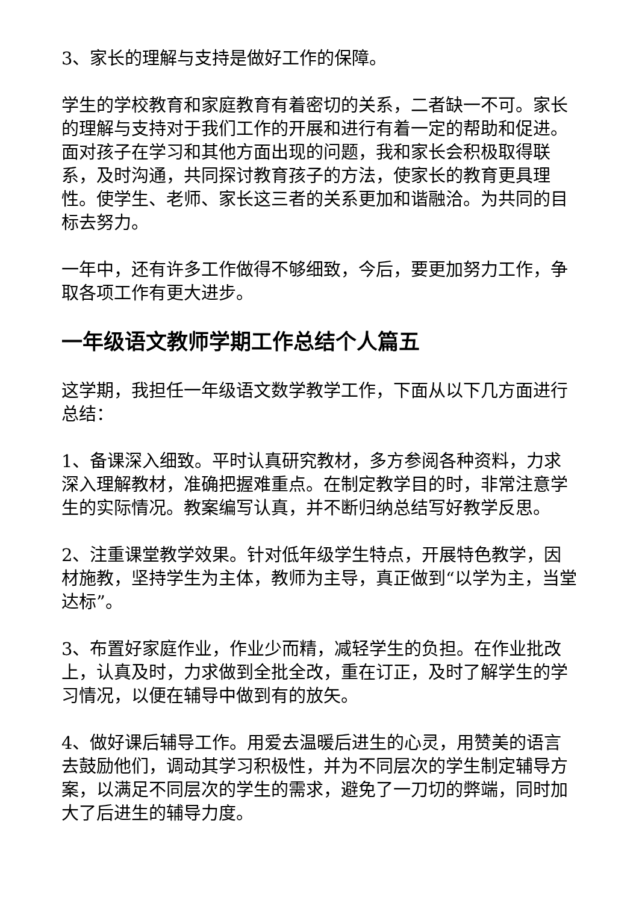3、家长的理解与支持是做好工作的保障。
学生的学校教育和家庭教育有着密切的关系，二者缺一不可。家长的理解与支持对于我们工作的开展和进行有着一定的帮助和促进。面对孩子在学习和其他方面出现的问题，我和家长会积极取得联系，及时沟通，共同探讨教育孩子的方法，使家长的教育更具理性。使学生、老师、家长这三者的关系更加和谐融洽。为共同的目标去努力。
一年中，还有许多工作做得不够细致，今后，要更加努力工作，争取各项工作有更大进步。
一年级语文教师学期工作总结个人篇五
这学期，我担任一年级语文数学教学工作，下面从以下几方面进行总结：
1、备课深入细致。平时认真研究教材，多方参阅各种资料，力求深入理解教材，准确把握难重点。在制定教学目的时，非常注意学生的实际情况。教案编写认真，并不断归纳总结写好教学反思。
2、注重课堂教学效果。针对低年级学生特点，开展特色教学，因材施教，坚持学生为主体，教师为主导，真正做到“以学为主，当堂达标”。
3、布置好家庭作业，作业少而精，减轻学生的负担。在作业批改上，认真及时，力求做到全批全改，重在订正，及时了解学生的学习情况，以便在辅导中做到有的放矢。
4、做好课后辅导工作。用爱去温暖后进生的心灵，用赞美的语言去鼓励他们，调动其学习积极性，并为不同层次的学生制定辅导方案，以满足不同层次的学生的需求，避免了一刀切的弊端，同时加大了后进生的辅导力度。